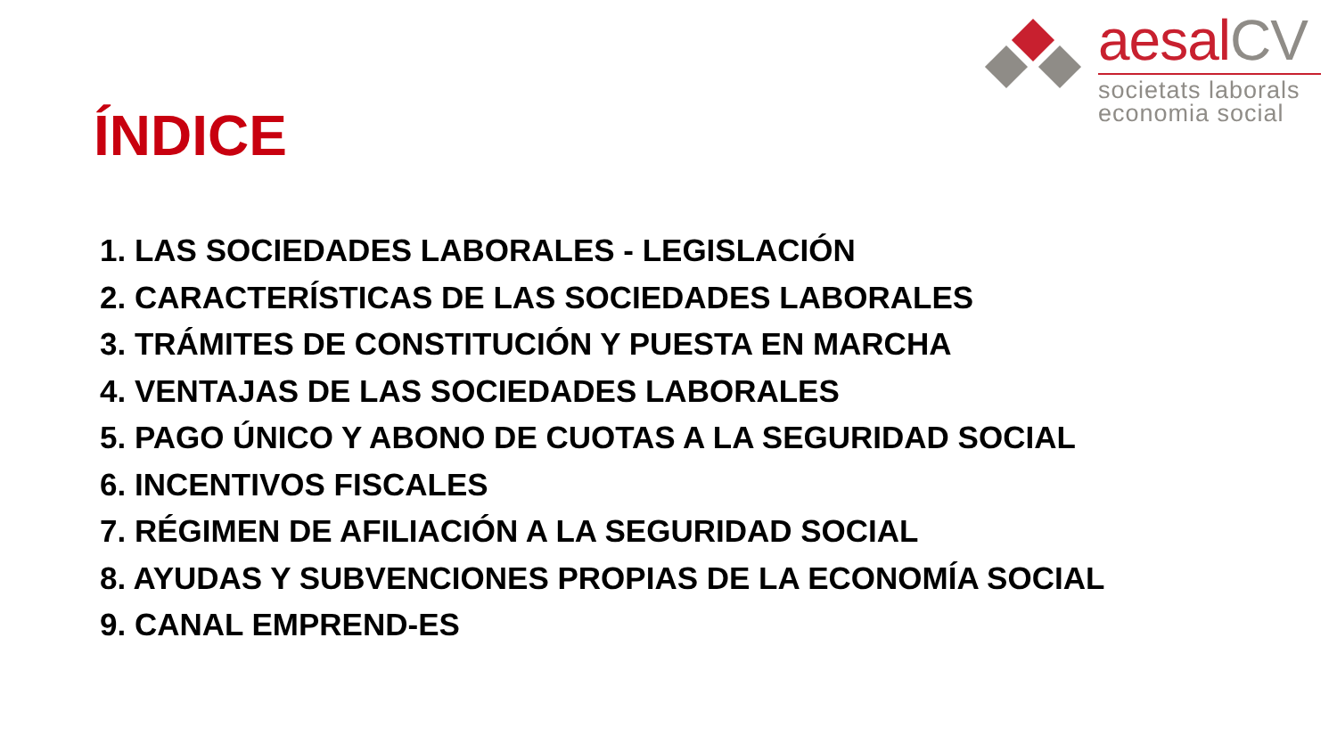aesalCV
societats laborals
economia social
ÍNDICE
1. LAS SOCIEDADES LABORALES - LEGISLACIÓN
2. CARACTERÍSTICAS DE LAS SOCIEDADES LABORALES
3. TRÁMITES DE CONSTITUCIÓN Y PUESTA EN MARCHA
4. VENTAJAS DE LAS SOCIEDADES LABORALES
5. PAGO ÚNICO Y ABONO DE CUOTAS A LA SEGURIDAD SOCIAL
6. INCENTIVOS FISCALES
7. RÉGIMEN DE AFILIACIÓN A LA SEGURIDAD SOCIAL
8. AYUDAS Y SUBVENCIONES PROPIAS DE LA ECONOMÍA SOCIAL
9. CANAL EMPREND-ES